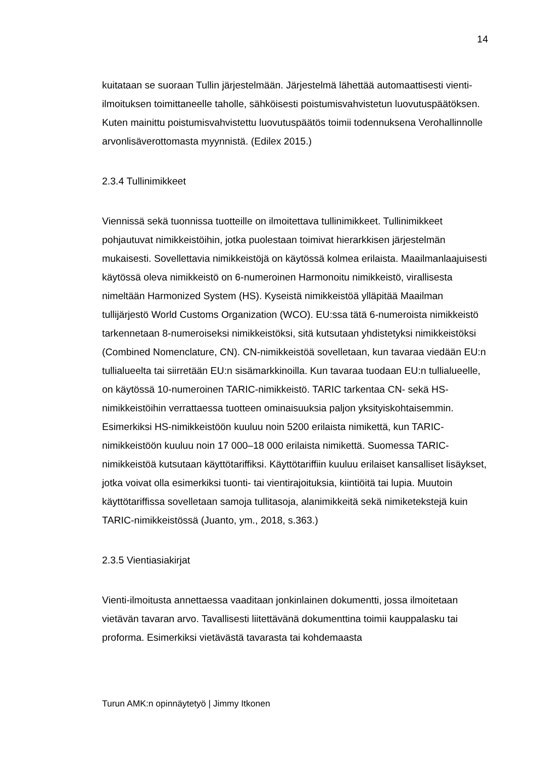14
kuitataan se suoraan Tullin järjestelmään. Järjestelmä lähettää automaattisesti vienti-ilmoituksen toimittaneelle taholle, sähköisesti poistumisvahvistetun luovutuspäätöksen. Kuten mainittu poistumisvahvistettu luovutuspäätös toimii todennuksena Verohallinnolle arvonlisäverottomasta myynnistä. (Edilex 2015.)
2.3.4 Tullinimikkeet
Viennissä sekä tuonnissa tuotteille on ilmoitettava tullinimikkeet. Tullinimikkeet pohjautuvat nimikkeistöihin, jotka puolestaan toimivat hierarkkisen järjestelmän mukaisesti. Sovellettavia nimikkeistöjä on käytössä kolmea erilaista. Maailmanlaajuisesti käytössä oleva nimikkeistö on 6-numeroinen Harmonoitu nimikkeistö, virallisesta nimeltään Harmonized System (HS). Kyseistä nimikkeistöä ylläpitää Maailman tullijärjestö World Customs Organization (WCO). EU:ssa tätä 6-numeroista nimikkeistö tarkennetaan 8-numeroiseksi nimikkeistöksi, sitä kutsutaan yhdistetyksi nimikkeistöksi (Combined Nomenclature, CN). CN-nimikkeistöä sovelletaan, kun tavaraa viedään EU:n tullialueelta tai siirretään EU:n sisämarkkinoilla. Kun tavaraa tuodaan EU:n tullialueelle, on käytössä 10-numeroinen TARIC-nimikkeistö. TARIC tarkentaa CN- sekä HS-nimikkeistöihin verrattaessa tuotteen ominaisuuksia paljon yksityiskohtaisemmin. Esimerkiksi HS-nimikkeistöön kuuluu noin 5200 erilaista nimikettä, kun TARIC-nimikkeistöön kuuluu noin 17 000–18 000 erilaista nimikettä. Suomessa TARIC-nimikkeistöä kutsutaan käyttötariffiksi. Käyttötariffiin kuuluu erilaiset kansalliset lisäykset, jotka voivat olla esimerkiksi tuonti- tai vientirajoituksia, kiintiöitä tai lupia. Muutoin käyttötariffissa sovelletaan samoja tullitasoja, alanimikkeitä sekä nimiketekstejä kuin TARIC-nimikkeistössä (Juanto, ym., 2018, s.363.)
2.3.5 Vientiasiakirjat
Vienti-ilmoitusta annettaessa vaaditaan jonkinlainen dokumentti, jossa ilmoitetaan vietävän tavaran arvo. Tavallisesti liitettävänä dokumenttina toimii kauppalasku tai proforma. Esimerkiksi vietävästä tavarasta tai kohdemaasta
Turun AMK:n opinnäytetyö | Jimmy Itkonen